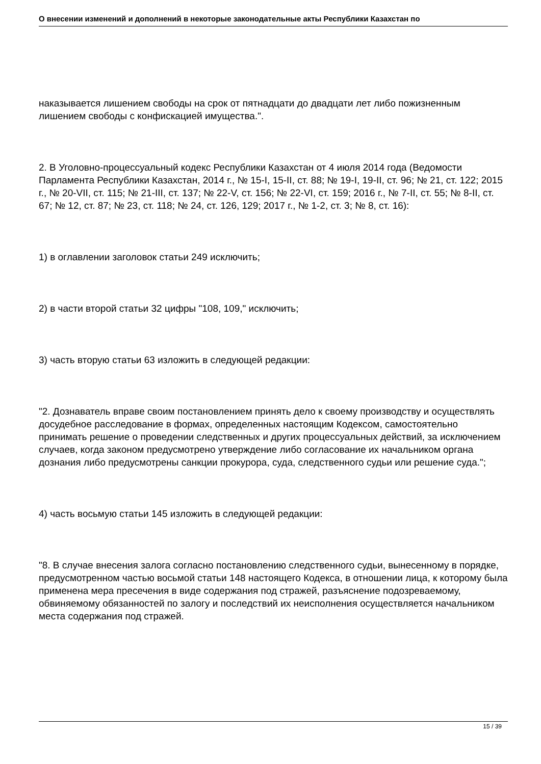О внесении изменений и дополнений в некоторые законодательные акты Республики Казахстан по
наказывается лишением свободы на срок от пятнадцати до двадцати лет либо пожизненным лишением свободы с конфискацией имущества.".
2. В Уголовно-процессуальный кодекс Республики Казахстан от 4 июля 2014 года (Ведомости Парламента Республики Казахстан, 2014 г., № 15-I, 15-II, ст. 88; № 19-I, 19-II, ст. 96; № 21, ст. 122; 2015 г., № 20-VII, ст. 115; № 21-III, ст. 137; № 22-V, ст. 156; № 22-VI, ст. 159; 2016 г., № 7-II, ст. 55; № 8-II, ст. 67; № 12, ст. 87; № 23, ст. 118; № 24, ст. 126, 129; 2017 г., № 1-2, ст. 3; № 8, ст. 16):
1) в оглавлении заголовок статьи 249 исключить;
2) в части второй статьи 32 цифры "108, 109," исключить;
3) часть вторую статьи 63 изложить в следующей редакции:
"2. Дознаватель вправе своим постановлением принять дело к своему производству и осуществлять досудебное расследование в формах, определенных настоящим Кодексом, самостоятельно принимать решение о проведении следственных и других процессуальных действий, за исключением случаев, когда законом предусмотрено утверждение либо согласование их начальником органа дознания либо предусмотрены санкции прокурора, суда, следственного судьи или решение суда.";
4) часть восьмую статьи 145 изложить в следующей редакции:
"8. В случае внесения залога согласно постановлению следственного судьи, вынесенному в порядке, предусмотренном частью восьмой статьи 148 настоящего Кодекса, в отношении лица, к которому была применена мера пресечения в виде содержания под стражей, разъяснение подозреваемому, обвиняемому обязанностей по залогу и последствий их неисполнения осуществляется начальником места содержания под стражей.
15 / 39